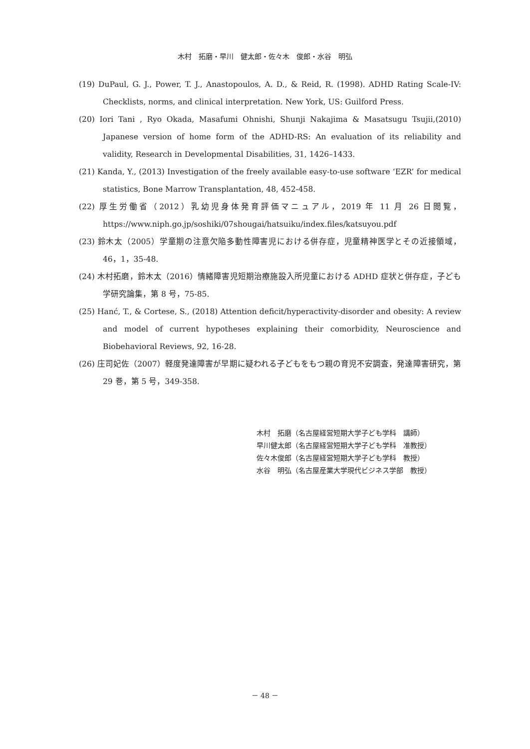木村　拓磨・早川　健太郎・佐々木　俊郎・水谷　明弘
(19) DuPaul, G. J., Power, T. J., Anastopoulos, A. D., & Reid, R. (1998). ADHD Rating Scale-IV: Checklists, norms, and clinical interpretation. New York, US: Guilford Press.
(20) Iori Tani , Ryo Okada, Masafumi Ohnishi, Shunji Nakajima & Masatsugu Tsujii,(2010) Japanese version of home form of the ADHD-RS: An evaluation of its reliability and validity, Research in Developmental Disabilities, 31, 1426–1433.
(21) Kanda, Y., (2013) Investigation of the freely available easy-to-use software ‘EZR’ for medical statistics, Bone Marrow Transplantation, 48, 452-458.
(22) 厚生労働省（2012）乳幼児身体発育評価マニュアル，2019 年 11 月 26 日閲覧，https://www.niph.go.jp/soshiki/07shougai/hatsuiku/index.files/katsuyou.pdf
(23) 鈴木太（2005）学童期の注意欠陥多動性障害児における併存症，児童精神医学とその近接領域，46，1，35-48.
(24) 木村拓磨，鈴木太（2016）情緒障害児短期治療施設入所児童における ADHD 症状と併存症，子ども学研究論集，第 8 号，75-85.
(25) Hanć, T., & Cortese, S., (2018) Attention deficit/hyperactivity-disorder and obesity: A review and model of current hypotheses explaining their comorbidity, Neuroscience and Biobehavioral Reviews, 92, 16-28.
(26) 庄司妃佐（2007）軽度発達障害が早期に疑われる子どもをもつ親の育児不安調査，発達障害研究，第 29 巻，第 5 号，349-358.
木村　拓磨（名古屋経営短期大学子ども学科　講師）
早川健太郎（名古屋経営短期大学子ども学科　准教授）
佐々木俊郎（名古屋経営短期大学子ども学科　教授）
水谷　明弘（名古屋産業大学現代ビジネス学部　教授）
－ 48 －